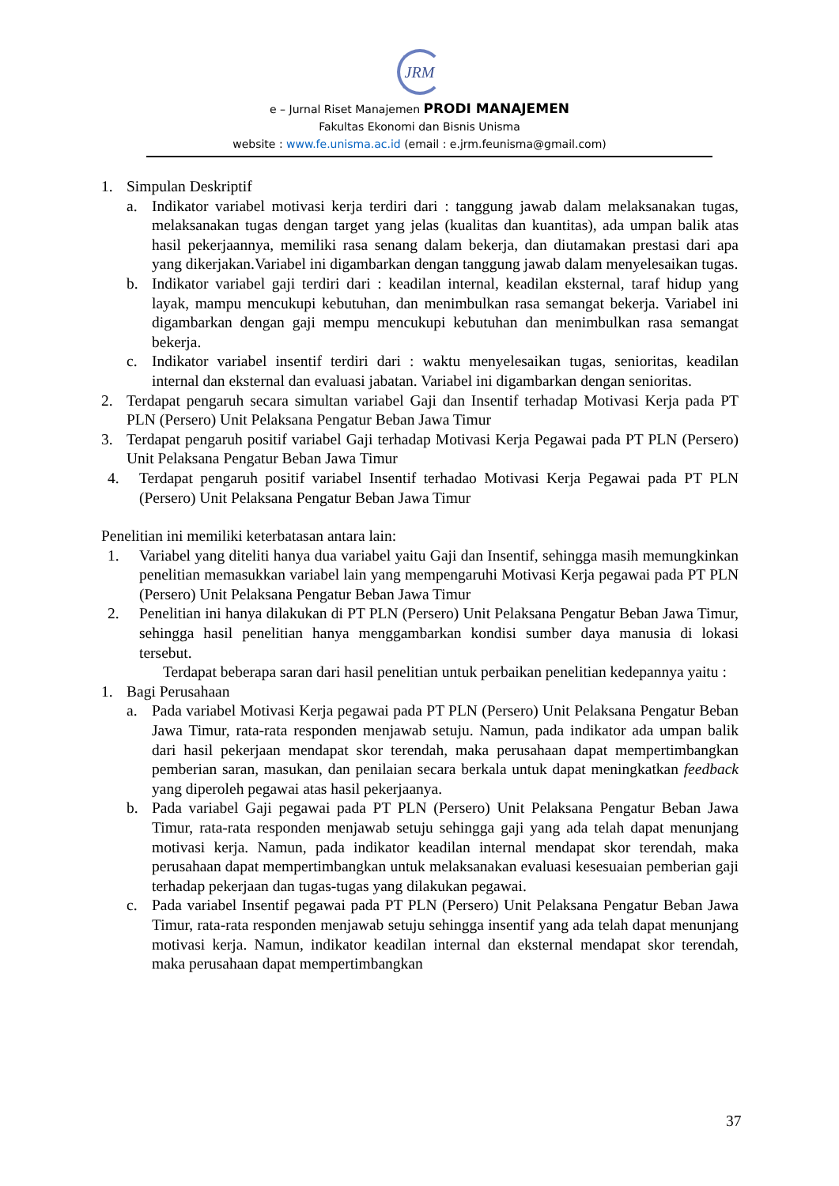JRM
e – Jurnal Riset Manajemen PRODI MANAJEMEN
Fakultas Ekonomi dan Bisnis Unisma
website : www.fe.unisma.ac.id (email : e.jrm.feunisma@gmail.com)
1. Simpulan Deskriptif
a. Indikator variabel motivasi kerja terdiri dari : tanggung jawab dalam melaksanakan tugas, melaksanakan tugas dengan target yang jelas (kualitas dan kuantitas), ada umpan balik atas hasil pekerjaannya, memiliki rasa senang dalam bekerja, dan diutamakan prestasi dari apa yang dikerjakan.Variabel ini digambarkan dengan tanggung jawab dalam menyelesaikan tugas.
b. Indikator variabel gaji terdiri dari : keadilan internal, keadilan eksternal, taraf hidup yang layak, mampu mencukupi kebutuhan, dan menimbulkan rasa semangat bekerja. Variabel ini digambarkan dengan gaji mempu mencukupi kebutuhan dan menimbulkan rasa semangat bekerja.
c. Indikator variabel insentif terdiri dari : waktu menyelesaikan tugas, senioritas, keadilan internal dan eksternal dan evaluasi jabatan. Variabel ini digambarkan dengan senioritas.
2. Terdapat pengaruh secara simultan variabel Gaji dan Insentif terhadap Motivasi Kerja pada PT PLN (Persero) Unit Pelaksana Pengatur Beban Jawa Timur
3. Terdapat pengaruh positif variabel Gaji terhadap Motivasi Kerja Pegawai pada PT PLN (Persero) Unit Pelaksana Pengatur Beban Jawa Timur
4. Terdapat pengaruh positif variabel Insentif terhadao Motivasi Kerja Pegawai pada PT PLN (Persero) Unit Pelaksana Pengatur Beban Jawa Timur
Penelitian ini memiliki keterbatasan antara lain:
1. Variabel yang diteliti hanya dua variabel yaitu Gaji dan Insentif, sehingga masih memungkinkan penelitian memasukkan variabel lain yang mempengaruhi Motivasi Kerja pegawai pada PT PLN (Persero) Unit Pelaksana Pengatur Beban Jawa Timur
2. Penelitian ini hanya dilakukan di PT PLN (Persero) Unit Pelaksana Pengatur Beban Jawa Timur, sehingga hasil penelitian hanya menggambarkan kondisi sumber daya manusia di lokasi tersebut.
Terdapat beberapa saran dari hasil penelitian untuk perbaikan penelitian kedepannya yaitu :
1. Bagi Perusahaan
a. Pada variabel Motivasi Kerja pegawai pada PT PLN (Persero) Unit Pelaksana Pengatur Beban Jawa Timur, rata-rata responden menjawab setuju. Namun, pada indikator ada umpan balik dari hasil pekerjaan mendapat skor terendah, maka perusahaan dapat mempertimbangkan pemberian saran, masukan, dan penilaian secara berkala untuk dapat meningkatkan feedback yang diperoleh pegawai atas hasil pekerjaanya.
b. Pada variabel Gaji pegawai pada PT PLN (Persero) Unit Pelaksana Pengatur Beban Jawa Timur, rata-rata responden menjawab setuju sehingga gaji yang ada telah dapat menunjang motivasi kerja. Namun, pada indikator keadilan internal mendapat skor terendah, maka perusahaan dapat mempertimbangkan untuk melaksanakan evaluasi kesesuaian pemberian gaji terhadap pekerjaan dan tugas-tugas yang dilakukan pegawai.
c. Pada variabel Insentif pegawai pada PT PLN (Persero) Unit Pelaksana Pengatur Beban Jawa Timur, rata-rata responden menjawab setuju sehingga insentif yang ada telah dapat menunjang motivasi kerja. Namun, indikator keadilan internal dan eksternal mendapat skor terendah, maka perusahaan dapat mempertimbangkan
37